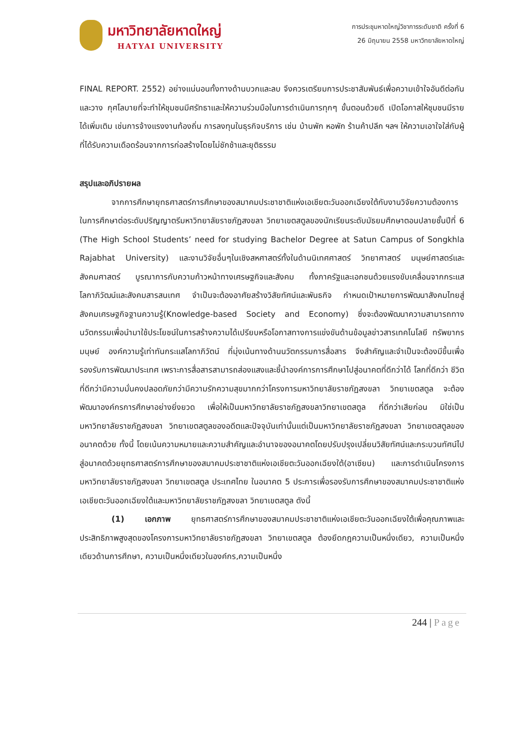มหาวิทยาลัยหาดใหญ่
HATYAI UNIVERSITY
การประชุมหาดใหญ่วิชาการระดับชาติ ครั้งที่ 6
26 มิถุนายน 2558 มหาวิทยาลัยหาดใหญ่
FINAL REPORT. 2552) อย่างแน่นอนทั้งทางด้านบวกและลบ จึงควรเตรียมการประชาสัมพันธ์เพื่อความเข้าใจอันดีต่อกันและวาง กุศโลบายที่จะทำให้ชุมชนมีศรัทธาและให้ความร่วมมือในการดำเนินการทุกๆ ขั้นตอนด้วยดี เปิดโอกาสให้ชุมชนมีรายได้เพิ่มเติม เช่นการจ้างแรงงานท้องถิ่น การลงทุนในธุรกิจบริการ เช่น บ้านพัก หอพัก ร้านค้าปลีก ฯลฯ ให้ความเอาใจใส่กับผู้ที่ได้รับความเดือดร้อนจากการก่อสร้างโดยไม่ชักช้าและยุติธรรม
สรุปและอภิปรายผล
จากการศึกษายุทธศาสตร์การศึกษาของสมาคมประชาชาติแห่งเอเชียตะวันออกเฉียงใต้กับงานวิจัยความต้องการในการศึกษาต่อระดับปริญญาตรีมหาวิทยาลัยราชภัฏสงขลา วิทยาเขตสตูลของนักเรียนระดับมัธยมศึกษาตอนปลายชั้นปีที่ 6 (The High School Students’ need for studying Bachelor Degree at Satun Campus of Songkhla Rajabhat University) และงานวิจัยอื่นๆในเชิงสหศาสตร์ทั้งในด้านนิเทศศาสตร์ วิทยาศาสตร์ มนุษย์ศาสตร์และสังคมศาสตร์ บูรณาการกับความก้าวหน้าทางเศรษฐกิจและสังคม ทั้งภาครัฐและเอกชนด้วยแรงขับเคลื่อนจากกระแสโลกาภิวัฒน์และสังคมสารสนเทศ จำเป็นจะต้องอาศัยสร้างวิสัยทัศน์และพันธกิจ กำหนดเป้าหมายการพัฒนาสังคมไทยสู่สังคมเศรษฐกิจฐานความรู้(Knowledge-based Society and Economy) ซึ่งจะต้องพัฒนาความสามารถทางนวัตกรรมเพื่อนำมาใช้ประโยชน์ในการสร้างความได้เปรียบหรือโอกาสทางการแข่งขันด้านข้อมูลข่าวสารเทคโนโลยี ทรัพยากรมนุษย์ องค์ความรู้เท่าทันกระแสโลกาภิวัตน์ ที่มุ่งเน้นทางด้านนวัตกรรมการสื่อสาร จึงสำคัญและจำเป็นจะต้องมีขึ้นเพื่อรองรับการพัฒนาประเทศ เพราะการสื่อสารสามารถส่องแสงและชี้นำองค์การการศึกษาไปสู่อนาคตที่ดีกว่าได้ โลกที่ดีกว่า ชีวิตที่ดีกว่ามีความมั่นคงปลอดภัยกว่ามีความรักความสุขมากกว่าโครงการมหาวิทยาลัยราชภัฏสงขลา วิทยาเขตสตูล จะต้องพัฒนาองค์กรการศึกษาอย่างยิ่งยวด เพื่อให้เป็นมหาวิทยาลัยราชภัฏสงขลาวิทยาเขตสตูล ที่ดีกว่าเสียก่อน มิใช่เป็นมหาวิทยาลัยราชภัฏสงขลา วิทยาเขตสตูลของอดีตและปัจจุบันเท่านั้นแต่เป็นมหาวิทยาลัยราชภัฏสงขลา วิทยาเขตสตูลของอนาคตด้วย ทั้งนี้ โดยเน้นความหมายและความสำคัญและอำนาจของอนาคตโดยปรับปรุงเปลี่ยนวิสัยทัศน์และกระบวนทัศน์ไปสู่อนาคตด้วยยุทธศาสตร์การศึกษาของสมาคมประชาชาติแห่งเอเชียตะวันออกเฉียงใต้(อาเซียน) และการดำเนินโครงการมหาวิทยาลัยราชภัฏสงขลา วิทยาเขตสตูล ประเทศไทย ในอนาคต 5 ประการเพื่อรองรับการศึกษาของสมาคมประชาชาติแห่งเอเชียตะวันออกเฉียงใต้และมหาวิทยาลัยราชภัฏสงขลา วิทยาเขตสตูล ดังนี้
(1) เอกภาพ ยุทธศาสตร์การศึกษาของสมาคมประชาชาติแห่งเอเชียตะวันออกเฉียงใต้เพื่อคุณภาพและประสิทธิภาพสูงสุดของโครงการมหาวิทยาลัยราชภัฏสงขลา วิทยาเขตสตูล ต้องยึดกฎความเป็นหนึ่งเดียว, ความเป็นหนึ่งเดียวด้านการศึกษา, ความเป็นหนึ่งเดียวในองค์กร,ความเป็นหนึ่ง
244 | Page